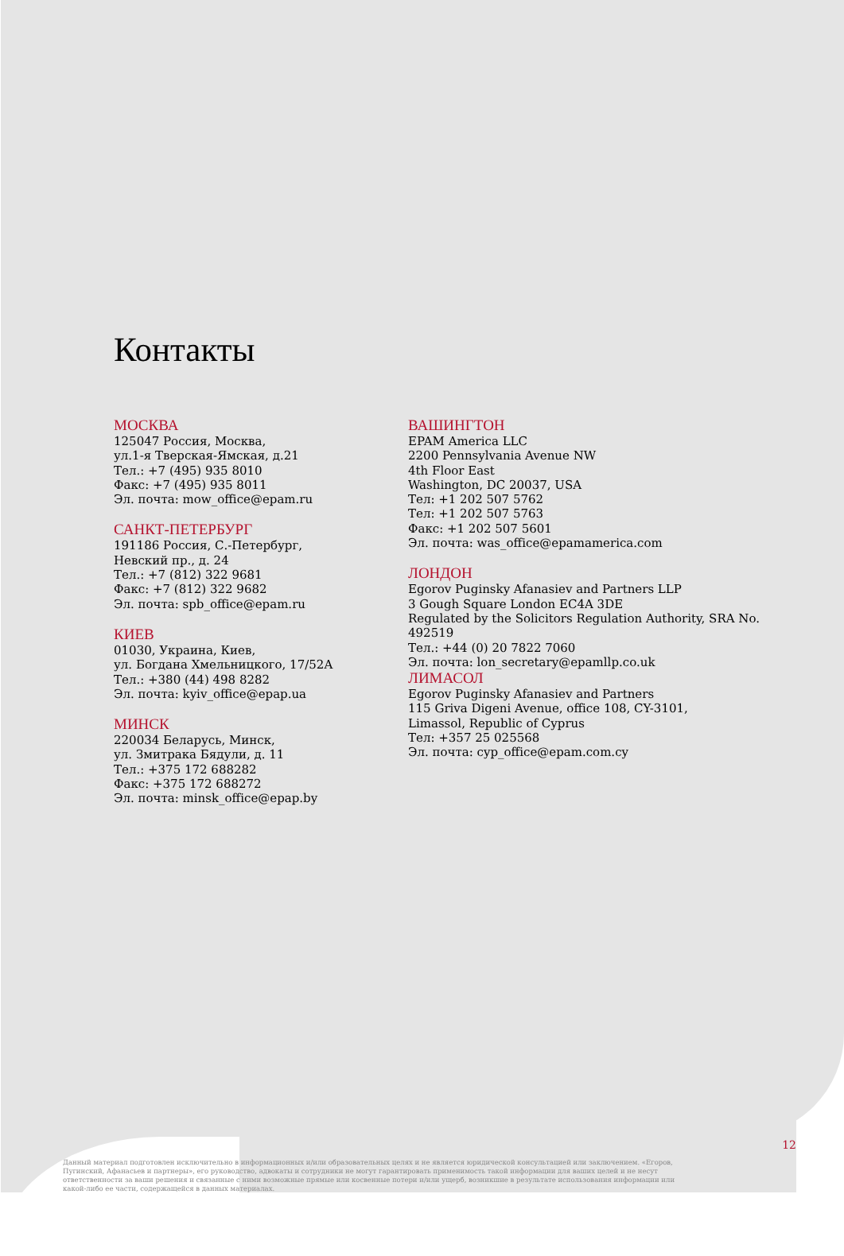Контакты
МОСКВА
125047 Россия, Москва,
ул.1-я Тверская-Ямская, д.21
Тел.: +7 (495) 935 8010
Факс: +7 (495) 935 8011
Эл. почта: mow_office@epam.ru
САНКТ-ПЕТЕРБУРГ
191186 Россия, С.-Петербург,
Невский пр., д. 24
Тел.: +7 (812) 322 9681
Факс: +7 (812) 322 9682
Эл. почта: spb_office@epam.ru
КИЕВ
01030, Украина, Киев,
ул. Богдана Хмельницкого, 17/52А
Тел.: +380 (44) 498 8282
Эл. почта: kyiv_office@epap.ua
МИНСК
220034 Беларусь, Минск,
ул. Змитрака Бядули, д. 11
Тел.: +375 172 688282
Факс: +375 172 688272
Эл. почта: minsk_office@epap.by
ВАШИНГТОН
EPAM America LLC
2200 Pennsylvania Avenue NW
4th Floor East
Washington, DC 20037, USA
Тел: +1 202 507 5762
Тел: +1 202 507 5763
Факс: +1 202 507 5601
Эл. почта: was_office@epamamerica.com
ЛОНДОН
Egorov Puginsky Afanasiev and Partners LLP
3 Gough Square London EC4A 3DE
Regulated by the Solicitors Regulation Authority, SRA No. 492519
Тел.: +44 (0) 20 7822 7060
Эл. почта: lon_secretary@epamllp.co.uk
ЛИМАСОЛ
Egorov Puginsky Afanasiev and Partners
115 Griva Digeni Avenue, office 108, CY-3101,
Limassol, Republic of Cyprus
Тел: +357 25 025568
Эл. почта: cyp_office@epam.com.cy
12
Данный материал подготовлен исключительно в информационных и/или образовательных целях и не является юридической консультацией или заключением. «Егоров, Пугинский, Афанасьев и партнеры», его руководство, адвокаты и сотрудники не могут гарантировать применимость такой информации для ваших целей и не несут ответственности за ваши решения и связанные с ними возможные прямые или косвенные потери и/или ущерб, возникшие в результате использования информации или какой-либо ее части, содержащейся в данных материалах.